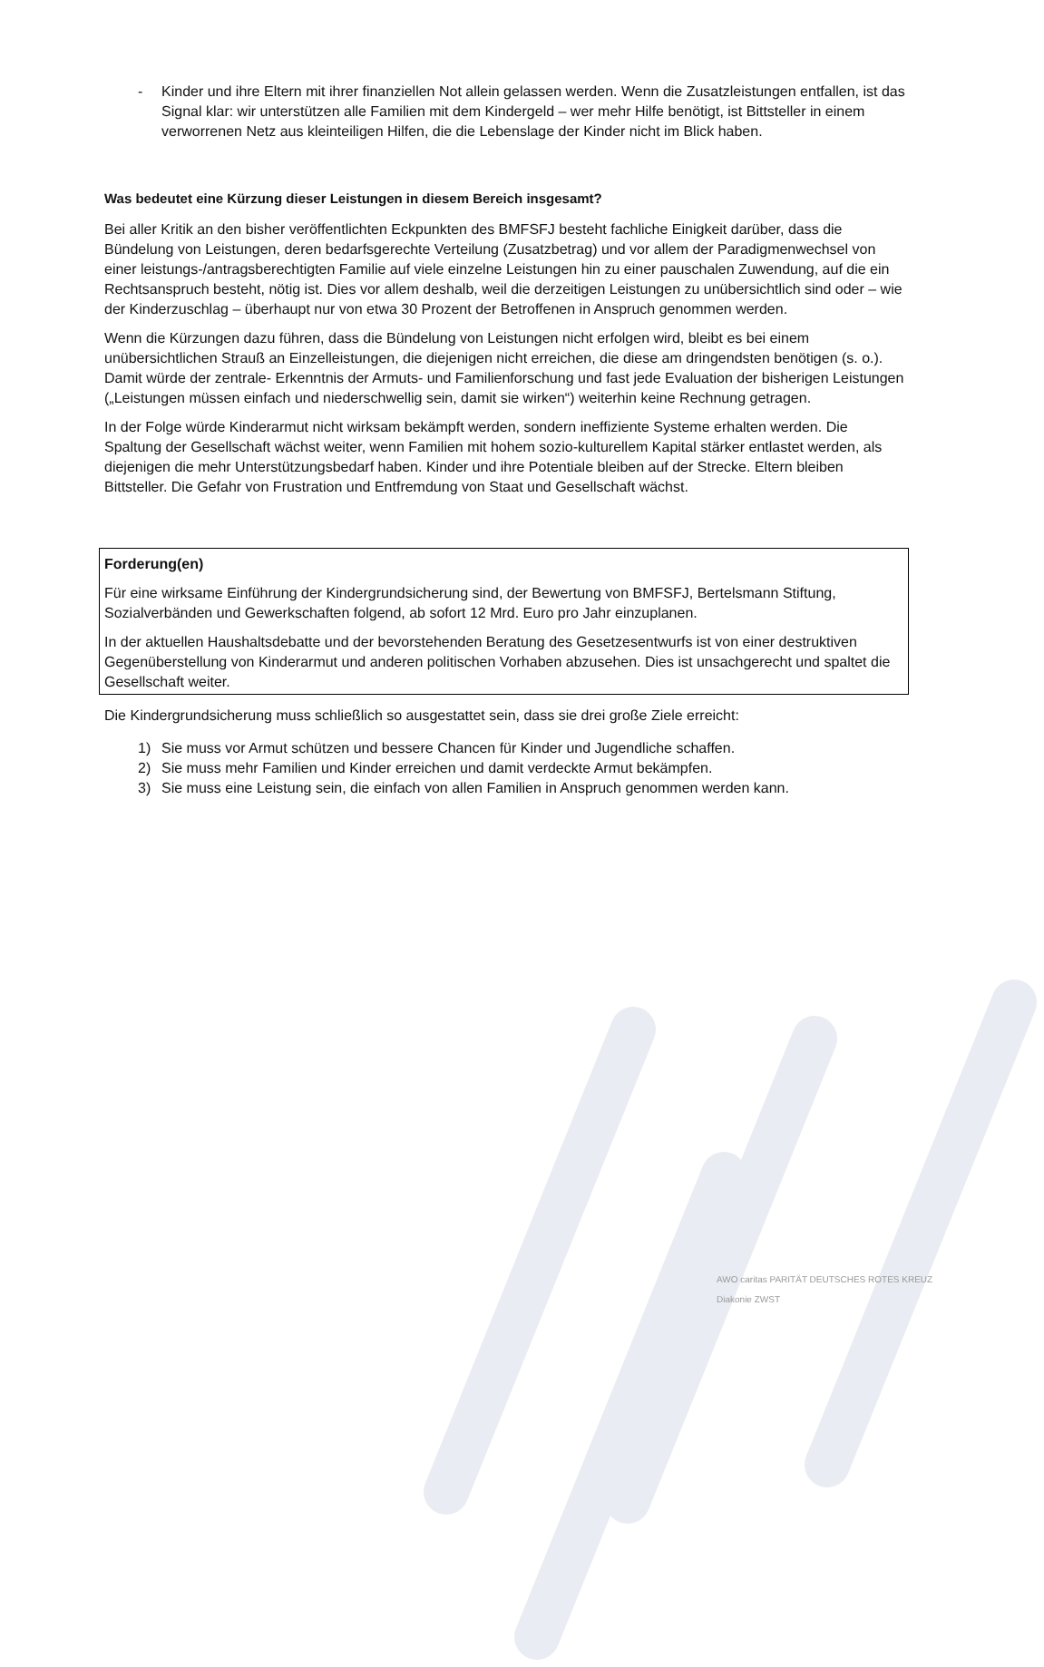- Kinder und ihre Eltern mit ihrer finanziellen Not allein gelassen werden. Wenn die Zusatzleistungen entfallen, ist das Signal klar: wir unterstützen alle Familien mit dem Kindergeld – wer mehr Hilfe benötigt, ist Bittsteller in einem verworrenen Netz aus kleinteiligen Hilfen, die die Lebenslage der Kinder nicht im Blick haben.
Was bedeutet eine Kürzung dieser Leistungen in diesem Bereich insgesamt?
Bei aller Kritik an den bisher veröffentlichten Eckpunkten des BMFSFJ besteht fachliche Einigkeit darüber, dass die Bündelung von Leistungen, deren bedarfsgerechte Verteilung (Zusatzbetrag) und vor allem der Paradigmenwechsel von einer leistungs-/antragsberechtigten Familie auf viele einzelne Leistungen hin zu einer pauschalen Zuwendung, auf die ein Rechtsanspruch besteht, nötig ist. Dies vor allem deshalb, weil die derzeitigen Leistungen zu unübersichtlich sind oder – wie der Kinderzuschlag – überhaupt nur von etwa 30 Prozent der Betroffenen in Anspruch genommen werden.
Wenn die Kürzungen dazu führen, dass die Bündelung von Leistungen nicht erfolgen wird, bleibt es bei einem unübersichtlichen Strauß an Einzelleistungen, die diejenigen nicht erreichen, die diese am dringendsten benötigen (s. o.). Damit würde der zentrale- Erkenntnis der Armuts- und Familienforschung und fast jede Evaluation der bisherigen Leistungen („Leistungen müssen einfach und niederschwellig sein, damit sie wirken“) weiterhin keine Rechnung getragen.
In der Folge würde Kinderarmut nicht wirksam bekämpft werden, sondern ineffiziente Systeme erhalten werden. Die Spaltung der Gesellschaft wächst weiter, wenn Familien mit hohem sozio-kulturellem Kapital stärker entlastet werden, als diejenigen die mehr Unterstützungsbedarf haben. Kinder und ihre Potentiale bleiben auf der Strecke. Eltern bleiben Bittsteller. Die Gefahr von Frustration und Entfremdung von Staat und Gesellschaft wächst.
Forderung(en)
Für eine wirksame Einführung der Kindergrundsicherung sind, der Bewertung von BMFSFJ, Bertelsmann Stiftung, Sozialverbänden und Gewerkschaften folgend, ab sofort 12 Mrd. Euro pro Jahr einzuplanen.
In der aktuellen Haushaltsdebatte und der bevorstehenden Beratung des Gesetzesentwurfs ist von einer destruktiven Gegenüberstellung von Kinderarmut und anderen politischen Vorhaben abzusehen. Dies ist unsachgerecht und spaltet die Gesellschaft weiter.
Die Kindergrundsicherung muss schließlich so ausgestattet sein, dass sie drei große Ziele erreicht:
1) Sie muss vor Armut schützen und bessere Chancen für Kinder und Jugendliche schaffen.
2) Sie muss mehr Familien und Kinder erreichen und damit verdeckte Armut bekämpfen.
3) Sie muss eine Leistung sein, die einfach von allen Familien in Anspruch genommen werden kann.
AWO caritas PARITÄT DEUTSCHES ROTES KREUZ Diakonie ZWST